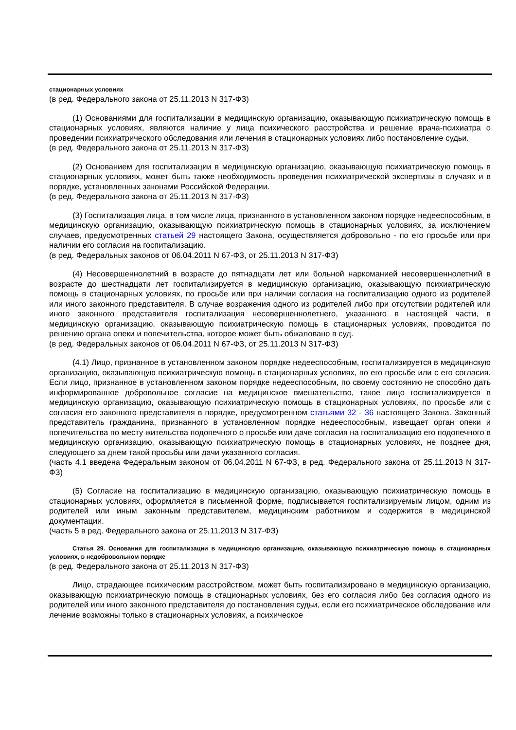стационарных условиях
(в ред. Федерального закона от 25.11.2013 N 317-ФЗ)
(1) Основаниями для госпитализации в медицинскую организацию, оказывающую психиатрическую помощь в стационарных условиях, являются наличие у лица психического расстройства и решение врача-психиатра о проведении психиатрического обследования или лечения в стационарных условиях либо постановление судьи.
(в ред. Федерального закона от 25.11.2013 N 317-ФЗ)
(2) Основанием для госпитализации в медицинскую организацию, оказывающую психиатрическую помощь в стационарных условиях, может быть также необходимость проведения психиатрической экспертизы в случаях и в порядке, установленных законами Российской Федерации.
(в ред. Федерального закона от 25.11.2013 N 317-ФЗ)
(3) Госпитализация лица, в том числе лица, признанного в установленном законом порядке недееспособным, в медицинскую организацию, оказывающую психиатрическую помощь в стационарных условиях, за исключением случаев, предусмотренных статьей 29 настоящего Закона, осуществляется добровольно - по его просьбе или при наличии его согласия на госпитализацию.
(в ред. Федеральных законов от 06.04.2011 N 67-ФЗ, от 25.11.2013 N 317-ФЗ)
(4) Несовершеннолетний в возрасте до пятнадцати лет или больной наркоманией несовершеннолетний в возрасте до шестнадцати лет госпитализируется в медицинскую организацию, оказывающую психиатрическую помощь в стационарных условиях, по просьбе или при наличии согласия на госпитализацию одного из родителей или иного законного представителя. В случае возражения одного из родителей либо при отсутствии родителей или иного законного представителя госпитализация несовершеннолетнего, указанного в настоящей части, в медицинскую организацию, оказывающую психиатрическую помощь в стационарных условиях, проводится по решению органа опеки и попечительства, которое может быть обжаловано в суд.
(в ред. Федеральных законов от 06.04.2011 N 67-ФЗ, от 25.11.2013 N 317-ФЗ)
(4.1) Лицо, признанное в установленном законом порядке недееспособным, госпитализируется в медицинскую организацию, оказывающую психиатрическую помощь в стационарных условиях, по его просьбе или с его согласия. Если лицо, признанное в установленном законом порядке недееспособным, по своему состоянию не способно дать информированное добровольное согласие на медицинское вмешательство, такое лицо госпитализируется в медицинскую организацию, оказывающую психиатрическую помощь в стационарных условиях, по просьбе или с согласия его законного представителя в порядке, предусмотренном статьями 32 - 36 настоящего Закона. Законный представитель гражданина, признанного в установленном порядке недееспособным, извещает орган опеки и попечительства по месту жительства подопечного о просьбе или даче согласия на госпитализацию его подопечного в медицинскую организацию, оказывающую психиатрическую помощь в стационарных условиях, не позднее дня, следующего за днем такой просьбы или дачи указанного согласия.
(часть 4.1 введена Федеральным законом от 06.04.2011 N 67-ФЗ, в ред. Федерального закона от 25.11.2013 N 317-ФЗ)
(5) Согласие на госпитализацию в медицинскую организацию, оказывающую психиатрическую помощь в стационарных условиях, оформляется в письменной форме, подписывается госпитализируемым лицом, одним из родителей или иным законным представителем, медицинским работником и содержится в медицинской документации.
(часть 5 в ред. Федерального закона от 25.11.2013 N 317-ФЗ)
Статья 29. Основания для госпитализации в медицинскую организацию, оказывающую психиатрическую помощь в стационарных условиях, в недобровольном порядке
(в ред. Федерального закона от 25.11.2013 N 317-ФЗ)
Лицо, страдающее психическим расстройством, может быть госпитализировано в медицинскую организацию, оказывающую психиатрическую помощь в стационарных условиях, без его согласия либо без согласия одного из родителей или иного законного представителя до постановления судьи, если его психиатрическое обследование или лечение возможны только в стационарных условиях, а психическое